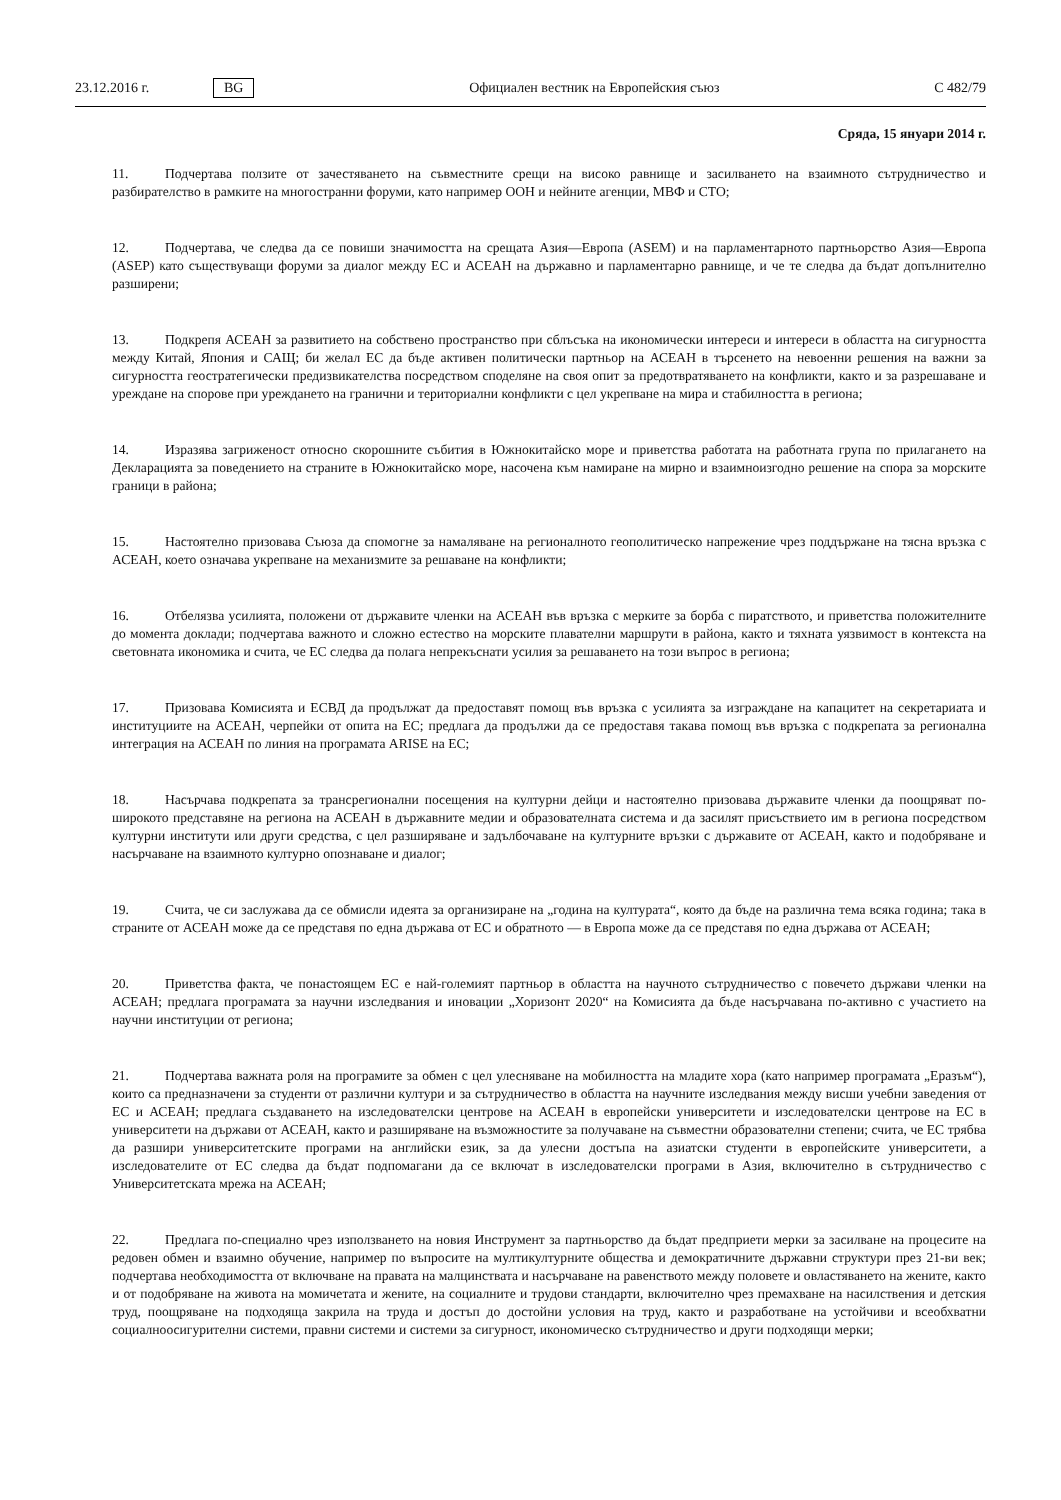23.12.2016 г. BG Официален вестник на Европейския съюз C 482/79
Сряда, 15 януари 2014 г.
11. Подчертава ползите от зачестяването на съвместните срещи на високо равнище и засилването на взаимното сътрудничество и разбирателство в рамките на многостранни форуми, като например ООН и нейните агенции, МВФ и СТО;
12. Подчертава, че следва да се повиши значимостта на срещата Азия—Европа (ASEM) и на парламентарното партньорство Азия—Европа (ASEP) като съществуващи форуми за диалог между ЕС и АСЕАН на държавно и парламентарно равнище, и че те следва да бъдат допълнително разширени;
13. Подкрепя АСЕАН за развитието на собствено пространство при сблъсъка на икономически интереси и интереси в областта на сигурността между Китай, Япония и САЩ; би желал ЕС да бъде активен политически партньор на АСЕАН в търсенето на невоенни решения на важни за сигурността геостратегически предизвикателства посредством споделяне на своя опит за предотвратяването на конфликти, както и за разрешаване и уреждане на спорове при уреждането на гранични и териториални конфликти с цел укрепване на мира и стабилността в региона;
14. Изразява загриженост относно скорошните събития в Южнокитайско море и приветства работата на работната група по прилагането на Декларацията за поведението на страните в Южнокитайско море, насочена към намиране на мирно и взаимноизгодно решение на спора за морските граници в района;
15. Настоятелно призовава Съюза да спомогне за намаляване на регионалното геополитическо напрежение чрез поддържане на тясна връзка с АСЕАН, което означава укрепване на механизмите за решаване на конфликти;
16. Отбелязва усилията, положени от държавите членки на АСЕАН във връзка с мерките за борба с пиратството, и приветства положителните до момента доклади; подчертава важното и сложно естество на морските плавателни маршрути в района, както и тяхната уязвимост в контекста на световната икономика и счита, че ЕС следва да полага непрекъснати усилия за решаването на този въпрос в региона;
17. Призовава Комисията и ЕСВД да продължат да предоставят помощ във връзка с усилията за изграждане на капацитет на секретариата и институциите на АСЕАН, черпейки от опита на ЕС; предлага да продължи да се предоставя такава помощ във връзка с подкрепата за регионална интеграция на АСЕАН по линия на програмата ARISE на ЕС;
18. Насърчава подкрепата за трансрегионални посещения на културни дейци и настоятелно призовава държавите членки да поощряват по-широкото представяне на региона на АСЕАН в държавните медии и образователната система и да засилят присъствието им в региона посредством културни институти или други средства, с цел разширяване и задълбочаване на културните връзки с държавите от АСЕАН, както и подобряване и насърчаване на взаимното културно опознаване и диалог;
19. Счита, че си заслужава да се обмисли идеята за организиране на „година на културата“, която да бъде на различна тема всяка година; така в страните от АСЕАН може да се представя по една държава от ЕС и обратното — в Европа може да се представя по една държава от АСЕАН;
20. Приветства факта, че понастоящем ЕС е най-големият партньор в областта на научното сътрудничество с повечето държави членки на АСЕАН; предлага програмата за научни изследвания и иновации „Хоризонт 2020“ на Комисията да бъде насърчавана по-активно с участието на научни институции от региона;
21. Подчертава важната роля на програмите за обмен с цел улесняване на мобилността на младите хора (като например програмата „Еразъм“), които са предназначени за студенти от различни култури и за сътрудничество в областта на научните изследвания между висши учебни заведения от ЕС и АСЕАН; предлага създаването на изследователски центрове на АСЕАН в европейски университети и изследователски центрове на ЕС в университети на държави от АСЕАН, както и разширяване на възможностите за получаване на съвместни образователни степени; счита, че ЕС трябва да разшири университетските програми на английски език, за да улесни достъпа на азиатски студенти в европейските университети, а изследователите от ЕС следва да бъдат подпомагани да се включат в изследователски програми в Азия, включително в сътрудничество с Университетската мрежа на АСЕАН;
22. Предлага по-специално чрез използването на новия Инструмент за партньорство да бъдат предприети мерки за засилване на процесите на редовен обмен и взаимно обучение, например по въпросите на мултикултурните общества и демократичните държавни структури през 21-ви век; подчертава необходимостта от включване на правата на малцинствата и насърчаване на равенството между половете и овластяването на жените, както и от подобряване на живота на момичетата и жените, на социалните и трудови стандарти, включително чрез премахване на насилствения и детския труд, поощряване на подходяща закрила на труда и достъп до достойни условия на труд, както и разработване на устойчиви и всеобхватни социалноосигурителни системи, правни системи и системи за сигурност, икономическо сътрудничество и други подходящи мерки;